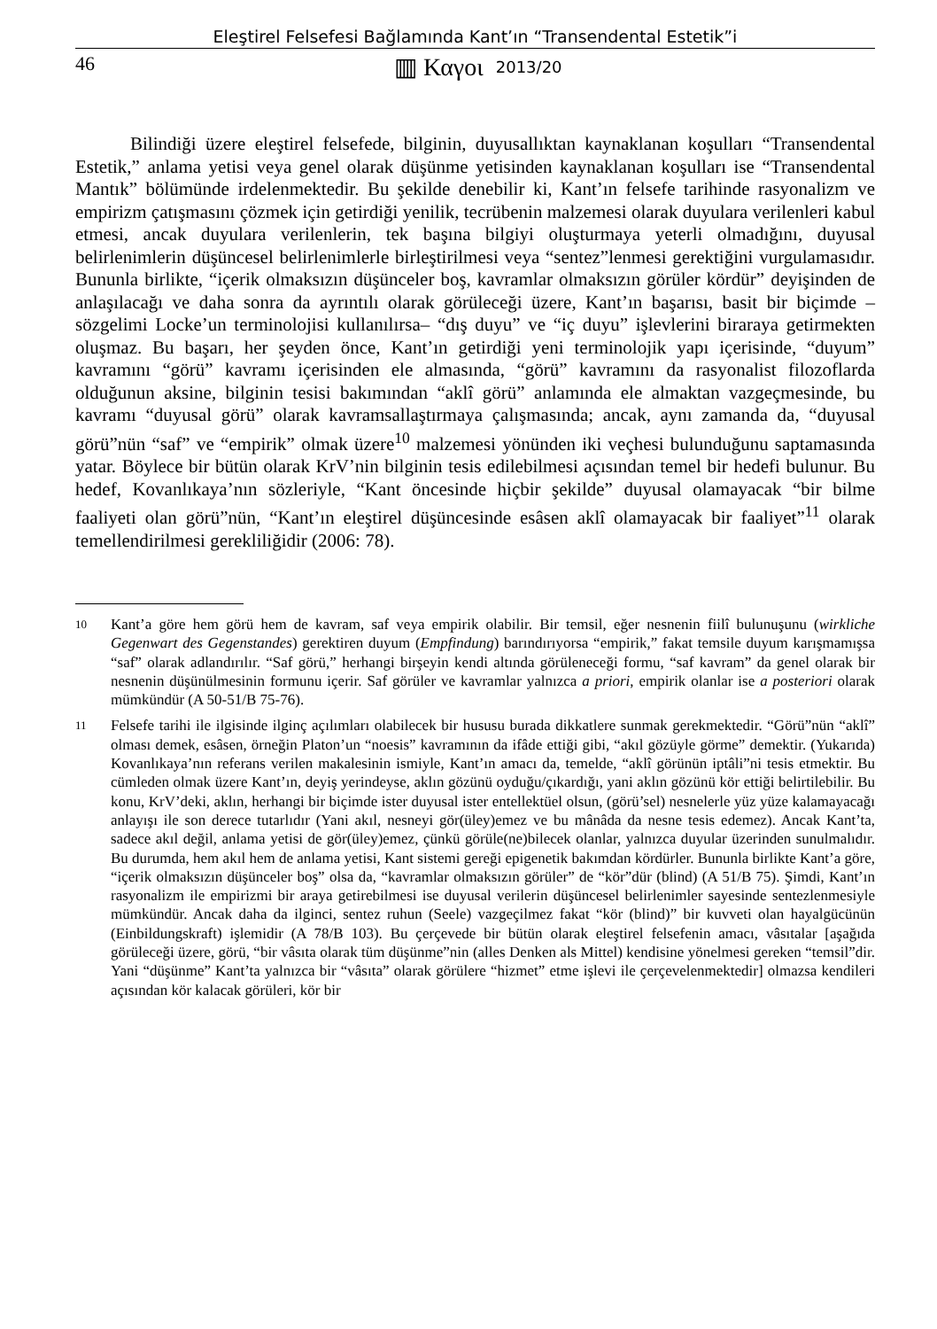Eleştirel Felsefesi Bağlamında Kant’ın “Transendental Estetik”i
46 ▥ Καγοι 2013/20
Bilindiği üzere eleştirel felsefede, bilginin, duyusallıktan kaynaklanan koşulları “Transendental Estetik,” anlama yetisi veya genel olarak düşünme yetisinden kaynaklanan koşulları ise “Transendental Mantık” bölümünde irdelenmektedir. Bu şekilde denebilir ki, Kant’ın felsefe tarihinde rasyonalizm ve empirizm çatışmasını çözmek için getirdiği yenilik, tecrübenin malzemesi olarak duyulara verilenleri kabul etmesi, ancak duyulara verilenlerin, tek başına bilgiyi oluşturmaya yeterli olmadığını, duyusal belirlenimlerin düşüncesel belirlenimlerle birleştirilmesi veya “sentez”lenmesi gerektiğini vurgulamasıdır. Bununla birlikte, “içerik olmaksızın düşünceler boş, kavramlar olmaksızın görüler kördür” deyişinden de anlaşılacağı ve daha sonra da ayrıntılı olarak görüleceği üzere, Kant’ın başarısı, basit bir biçimde –sözgelimi Locke’un terminolojisi kullanılırsa– “dış duyu” ve “iç duyu” işlevlerini biraraya getirmekten oluşmaz. Bu başarı, her şeyden önce, Kant’ın getirdiği yeni terminolojik yapı içerisinde, “duyum” kavramını “görü” kavramı içerisinden ele almasında, “görü” kavramını da rasyonalist filozoflarda olduğunun aksine, bilginin tesisi bakımından “aklî görü” anlamında ele almaktan vazgeçmesinde, bu kavramı “duyusal görü” olarak kavramsallaştırmaya çalışmasında; ancak, aynı zamanda da, “duyusal görü”nün “saf” ve “empirik” olmak üzere<sup>10</sup> malzemesi yönünden iki veçhesi bulunduğunu saptamasında yatar. Böylece bir bütün olarak KrV’nin bilginin tesis edilebilmesi açısından temel bir hedefi bulunur. Bu hedef, Kovanlıkaya’nın sözleriyle, “Kant öncesinde hiçbir şekilde” duyusal olamayacak “bir bilme faaliyeti olan görü”nün, “Kant’ın eleştirel düşüncesinde esâsen aklî olamayacak bir faaliyet”<sup>11</sup> olarak temellendirilmesi gerekliliğidir (2006: 78).
10
Kant’a göre hem görü hem de kavram, saf veya empirik olabilir. Bir temsil, eğer nesnenin fiilî bulunuşunu (wirkliche Gegenwart des Gegenstandes) gerektiren duyum (Empfindung) barındırıyorsa “empirik,” fakat temsile duyum karışmamışsa “saf” olarak adlandırılır. “Saf görü,” herhangi birşeyin kendi altında görüleneceği formu, “saf kavram” da genel olarak bir nesnenin düşünülmesinin formunu içerir. Saf görüler ve kavramlar yalnızca a priori, empirik olanlar ise a posteriori olarak mümkündür (A 50-51/B 75-76).
11
Felsefe tarihi ile ilgisinde ilginç açılımları olabilecek bir hususu burada dikkatlere sunmak gerekmektedir. “Görü”nün “aklî” olması demek, esâsen, örneğin Platon’un “noesis” kavramının da ifâde ettiği gibi, “akıl gözüyle görme” demektir. (Yukarıda) Kovanlıkaya’nın referans verilen makalesinin ismiyle, Kant’ın amacı da, temelde, “aklî görünün iptâli”ni tesis etmektir. Bu cümleden olmak üzere Kant’ın, deyiş yerindeyse, aklın gözünü oyduğu/çıkardığı, yani aklın gözünü kör ettiği belirtilebilir. Bu konu, KrV’deki, aklın, herhangi bir biçimde ister duyusal ister entellektüel olsun, (görü’sel) nesnelerle yüz yüze kalamayacağı anlayışı ile son derece tutarlıdır (Yani akıl, nesneyi gör(üley)emez ve bu mânâda da nesne tesis edemez). Ancak Kant’ta, sadece akıl değil, anlama yetisi de gör(üley)emez, çünkü görüle(ne)bilecek olanlar, yalnızca duyular üzerinden sunulmalıdır. Bu durumda, hem akıl hem de anlama yetisi, Kant sistemi gereği epigenetik bakımdan kördürler. Bununla birlikte Kant’a göre, “içerik olmaksızın düşünceler boş” olsa da, “kavramlar olmaksızın görüler” de “kör”dür (blind) (A 51/B 75). Şimdi, Kant’ın rasyonalizm ile empirizmi bir araya getirebilmesi ise duyusal verilerin düşüncesel belirlenimler sayesinde sentezlenmesiyle mümkündür. Ancak daha da ilginci, sentez ruhun (Seele) vazgeçilmez fakat “kör (blind)” bir kuvveti olan hayalgücünün (Einbildungskraft) işlemidir (A 78/B 103). Bu çerçevede bir bütün olarak eleştirel felsefenin amacı, vâsıtalar [aşağıda görüleceği üzere, görü, “bir vâsıta olarak tüm düşünme”nin (alles Denken als Mittel) kendisine yönelmesi gereken “temsil”dir. Yani “düşünme” Kant’ta yalnızca bir “vâsıta” olarak görülere “hizmet” etme işlevi ile çerçevelenmektedir] olmazsa kendileri açısından kör kalacak görüleri, kör bir